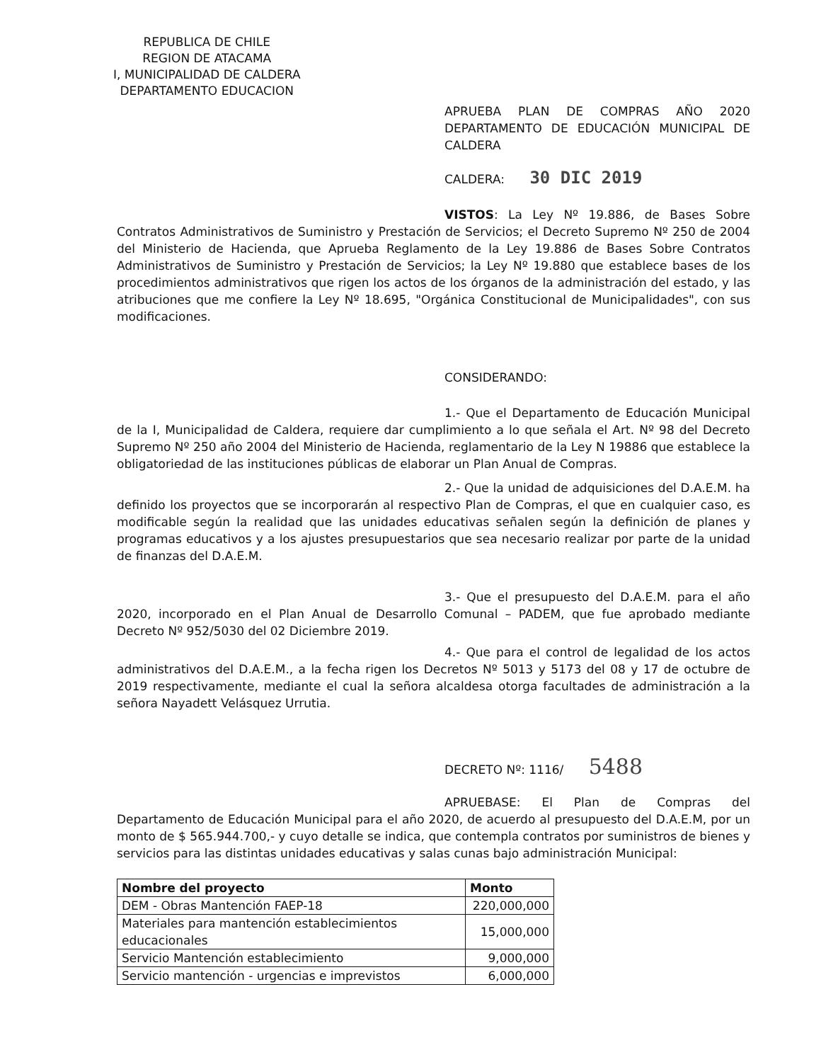REPUBLICA DE CHILE
REGION DE ATACAMA
I, MUNICIPALIDAD DE CALDERA
DEPARTAMENTO EDUCACION
APRUEBA PLAN DE COMPRAS AÑO 2020 DEPARTAMENTO DE EDUCACIÓN MUNICIPAL DE CALDERA
CALDERA: 30 DIC 2019
VISTOS: La Ley Nº 19.886, de Bases Sobre Contratos Administrativos de Suministro y Prestación de Servicios; el Decreto Supremo Nº 250 de 2004 del Ministerio de Hacienda, que Aprueba Reglamento de la Ley 19.886 de Bases Sobre Contratos Administrativos de Suministro y Prestación de Servicios; la Ley Nº 19.880 que establece bases de los procedimientos administrativos que rigen los actos de los órganos de la administración del estado, y las atribuciones que me confiere la Ley Nº 18.695, "Orgánica Constitucional de Municipalidades", con sus modificaciones.
CONSIDERANDO:
1.- Que el Departamento de Educación Municipal de la I, Municipalidad de Caldera, requiere dar cumplimiento a lo que señala el Art. Nº 98 del Decreto Supremo Nº 250 año 2004 del Ministerio de Hacienda, reglamentario de la Ley N 19886 que establece la obligatoriedad de las instituciones públicas de elaborar un Plan Anual de Compras.
2.- Que la unidad de adquisiciones del D.A.E.M. ha definido los proyectos que se incorporarán al respectivo Plan de Compras, el que en cualquier caso, es modificable según la realidad que las unidades educativas señalen según la definición de planes y programas educativos y a los ajustes presupuestarios que sea necesario realizar por parte de la unidad de finanzas del D.A.E.M.
3.- Que el presupuesto del D.A.E.M. para el año 2020, incorporado en el Plan Anual de Desarrollo Comunal – PADEM, que fue aprobado mediante Decreto Nº 952/5030 del 02 Diciembre 2019.
4.- Que para el control de legalidad de los actos administrativos del D.A.E.M., a la fecha rigen los Decretos Nº 5013 y 5173 del 08 y 17 de octubre de 2019 respectivamente, mediante el cual la señora alcaldesa otorga facultades de administración a la señora Nayadett Velásquez Urrutia.
DECRETO Nº: 1116/ 5488
APRUEBASE: El Plan de Compras del Departamento de Educación Municipal para el año 2020, de acuerdo al presupuesto del D.A.E.M, por un monto de $ 565.944.700,- y cuyo detalle se indica, que contempla contratos por suministros de bienes y servicios para las distintas unidades educativas y salas cunas bajo administración Municipal:
| Nombre del proyecto | Monto |
| --- | --- |
| DEM - Obras Mantención FAEP-18 | 220,000,000 |
| Materiales para mantención establecimientos educacionales | 15,000,000 |
| Servicio Mantención establecimiento | 9,000,000 |
| Servicio mantención - urgencias e imprevistos | 6,000,000 |